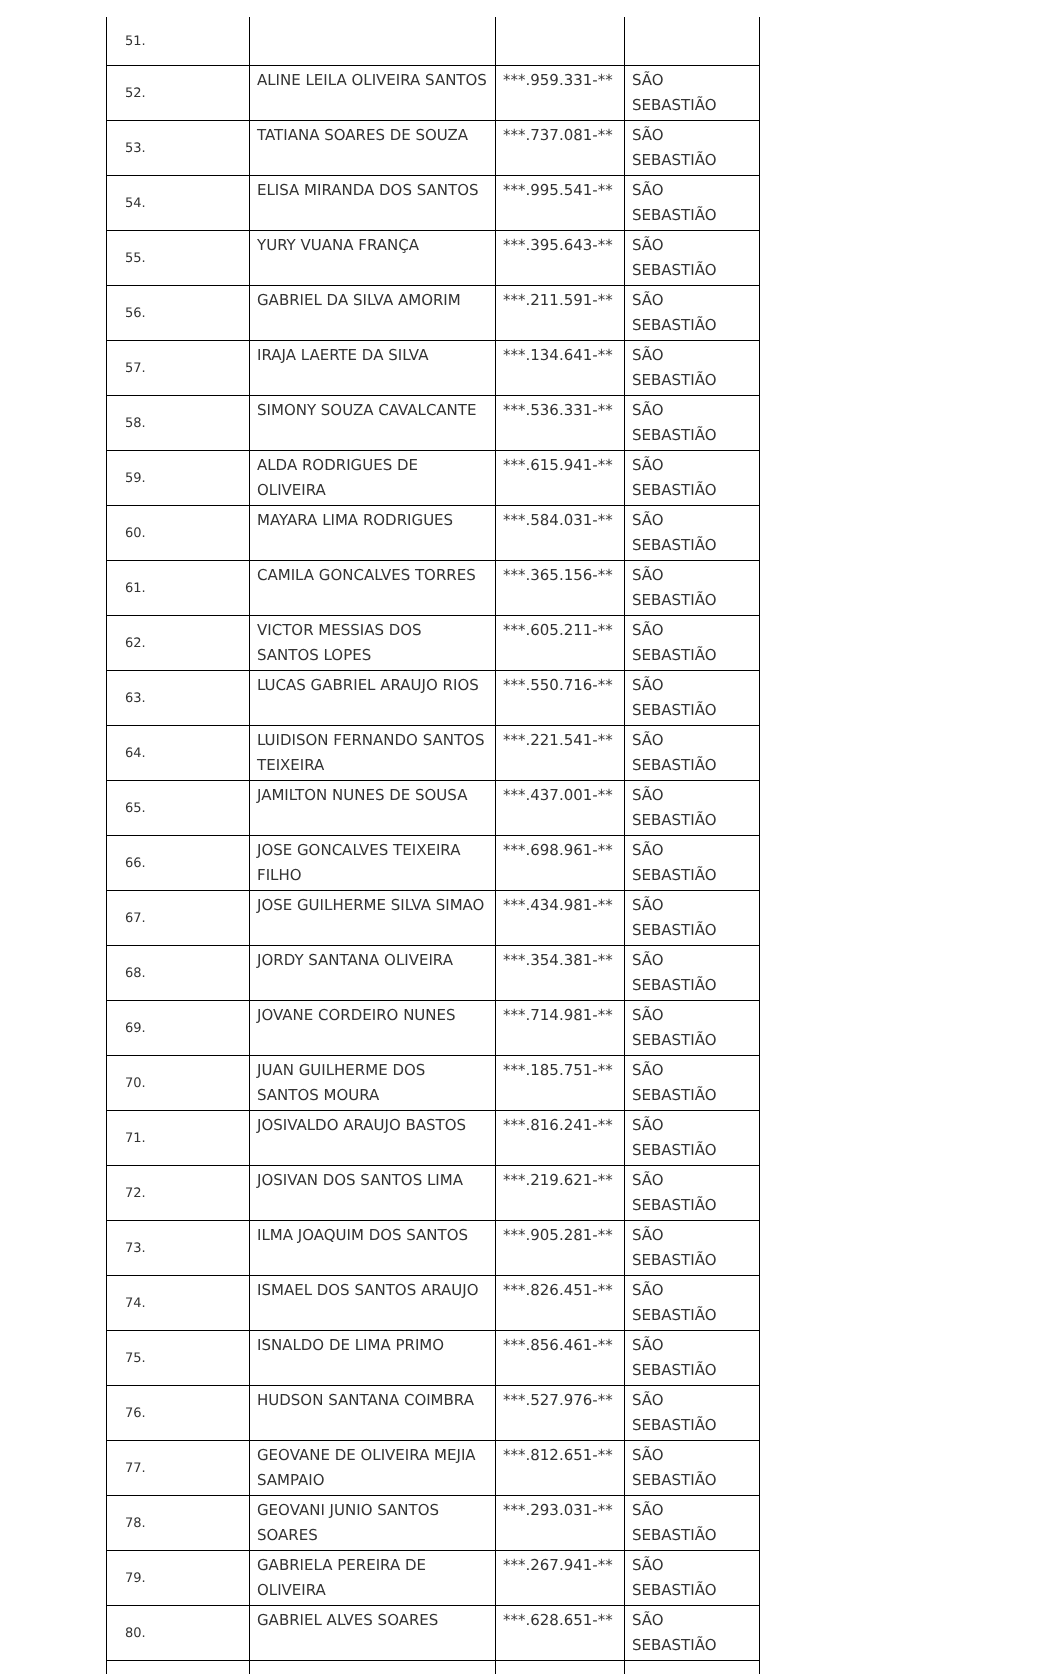| 51. | | | |
| 52. | ALINE LEILA OLIVEIRA SANTOS | ***.959.331-** | SÃO SEBASTIÃO |
| 53. | TATIANA SOARES DE SOUZA | ***.737.081-** | SÃO SEBASTIÃO |
| 54. | ELISA MIRANDA DOS SANTOS | ***.995.541-** | SÃO SEBASTIÃO |
| 55. | YURY VUANA FRANÇA | ***.395.643-** | SÃO SEBASTIÃO |
| 56. | GABRIEL DA SILVA AMORIM | ***.211.591-** | SÃO SEBASTIÃO |
| 57. | IRAJA LAERTE DA SILVA | ***.134.641-** | SÃO SEBASTIÃO |
| 58. | SIMONY SOUZA CAVALCANTE | ***.536.331-** | SÃO SEBASTIÃO |
| 59. | ALDA RODRIGUES DE OLIVEIRA | ***.615.941-** | SÃO SEBASTIÃO |
| 60. | MAYARA LIMA RODRIGUES | ***.584.031-** | SÃO SEBASTIÃO |
| 61. | CAMILA GONCALVES TORRES | ***.365.156-** | SÃO SEBASTIÃO |
| 62. | VICTOR MESSIAS DOS SANTOS LOPES | ***.605.211-** | SÃO SEBASTIÃO |
| 63. | LUCAS GABRIEL ARAUJO RIOS | ***.550.716-** | SÃO SEBASTIÃO |
| 64. | LUIDISON FERNANDO SANTOS TEIXEIRA | ***.221.541-** | SÃO SEBASTIÃO |
| 65. | JAMILTON NUNES DE SOUSA | ***.437.001-** | SÃO SEBASTIÃO |
| 66. | JOSE GONCALVES TEIXEIRA FILHO | ***.698.961-** | SÃO SEBASTIÃO |
| 67. | JOSE GUILHERME SILVA SIMAO | ***.434.981-** | SÃO SEBASTIÃO |
| 68. | JORDY SANTANA OLIVEIRA | ***.354.381-** | SÃO SEBASTIÃO |
| 69. | JOVANE CORDEIRO NUNES | ***.714.981-** | SÃO SEBASTIÃO |
| 70. | JUAN GUILHERME DOS SANTOS MOURA | ***.185.751-** | SÃO SEBASTIÃO |
| 71. | JOSIVALDO ARAUJO BASTOS | ***.816.241-** | SÃO SEBASTIÃO |
| 72. | JOSIVAN DOS SANTOS LIMA | ***.219.621-** | SÃO SEBASTIÃO |
| 73. | ILMA JOAQUIM DOS SANTOS | ***.905.281-** | SÃO SEBASTIÃO |
| 74. | ISMAEL DOS SANTOS ARAUJO | ***.826.451-** | SÃO SEBASTIÃO |
| 75. | ISNALDO DE LIMA PRIMO | ***.856.461-** | SÃO SEBASTIÃO |
| 76. | HUDSON SANTANA COIMBRA | ***.527.976-** | SÃO SEBASTIÃO |
| 77. | GEOVANE DE OLIVEIRA MEJIA SAMPAIO | ***.812.651-** | SÃO SEBASTIÃO |
| 78. | GEOVANI JUNIO SANTOS SOARES | ***.293.031-** | SÃO SEBASTIÃO |
| 79. | GABRIELA PEREIRA DE OLIVEIRA | ***.267.941-** | SÃO SEBASTIÃO |
| 80. | GABRIEL ALVES SOARES | ***.628.651-** | SÃO SEBASTIÃO |